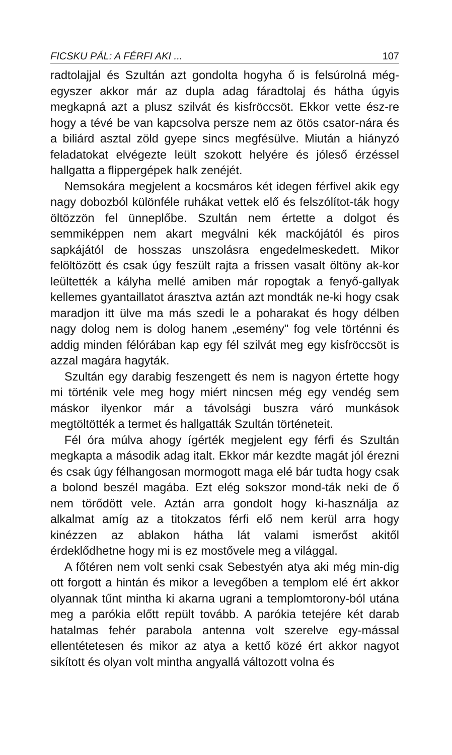FICSKU PÁL: A FÉRFI AKI ... 107
radtolajjal és Szultán azt gondolta hogyha ő is felsúrolná még-egyszer akkor már az dupla adag fáradtolaj és hátha úgyis megkapná azt a plusz szilvát és kisfröccsöt. Ekkor vette ész-re hogy a tévé be van kapcsolva persze nem az ötös csator-nára és a biliárd asztal zöld gyepe sincs megfésülve. Miután a hiányzó feladatokat elvégezte leült szokott helyére és jóleső érzéssel hallgatta a flippergépek halk zenéjét.
Nemsokára megjelent a kocsmáros két idegen férfivel akik egy nagy dobozból különféle ruhákat vettek elő és felszólítot-ták hogy öltözzön fel ünneplőbe. Szultán nem értette a dolgot és semmiképpen nem akart megválni kék mackójától és piros sapkájától de hosszas unszolásra engedelmeskedett. Mikor felöltözött és csak úgy feszült rajta a frissen vasalt öltöny ak-kor leültették a kályha mellé amiben már ropogtak a fenyő-gallyak kellemes gyantaillatot árasztva aztán azt mondták ne-ki hogy csak maradjon itt ülve ma más szedi le a poharakat és hogy délben nagy dolog nem is dolog hanem „esemény" fog vele történni és addig minden félórában kap egy fél szilvát meg egy kisfröccsöt is azzal magára hagyták.
Szultán egy darabig feszengett és nem is nagyon értette hogy mi történik vele meg hogy miért nincsen még egy vendég sem máskor ilyenkor már a távolsági buszra váró munkások megtöltötték a termet és hallgatták Szultán történeteit.
Fél óra múlva ahogy ígérték megjelent egy férfi és Szultán megkapta a második adag italt. Ekkor már kezdte magát jól érezni és csak úgy félhangosan mormogott maga elé bár tudta hogy csak a bolond beszél magába. Ezt elég sokszor mond-ták neki de ő nem törődött vele. Aztán arra gondolt hogy ki-használja az alkalmat amíg az a titokzatos férfi elő nem kerül arra hogy kinézzen az ablakon hátha lát valami ismerőst akitől érdeklődhetne hogy mi is ez mostővele meg a világgal.
A főtéren nem volt senki csak Sebestyén atya aki még min-dig ott forgott a hintán és mikor a levegőben a templom elé ért akkor olyannak tűnt mintha ki akarna ugrani a templomtorony-ból utána meg a parókia előtt repült tovább. A parókia tetejére két darab hatalmas fehér parabola antenna volt szerelve egy-mással ellentétetesen és mikor az atya a kettő közé ért akkor nagyot sikított és olyan volt mintha angyallá változott volna és